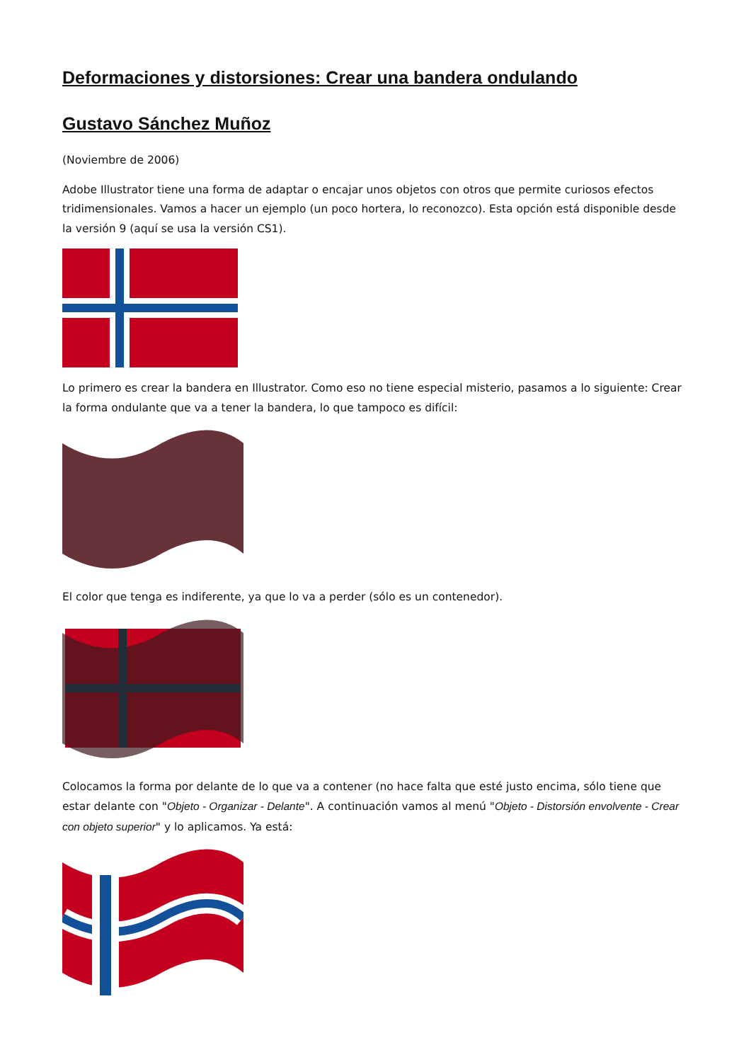Deformaciones y distorsiones: Crear una bandera ondulando
Gustavo Sánchez Muñoz
(Noviembre de 2006)
Adobe Illustrator tiene una forma de adaptar o encajar unos objetos con otros que permite curiosos efectos tridimensionales. Vamos a hacer un ejemplo (un poco hortera, lo reconozco). Esta opción está disponible desde la versión 9 (aquí se usa la versión CS1).
Lo primero es crear la bandera en Illustrator. Como eso no tiene especial misterio, pasamos a lo siguiente: Crear la forma ondulante que va a tener la bandera, lo que tampoco es difícil:
El color que tenga es indiferente, ya que lo va a perder (sólo es un contenedor).
Colocamos la forma por delante de lo que va a contener (no hace falta que esté justo encima, sólo tiene que estar delante con "Objeto - Organizar - Delante". A continuación vamos al menú "Objeto - Distorsión envolvente - Crear con objeto superior" y lo aplicamos. Ya está: